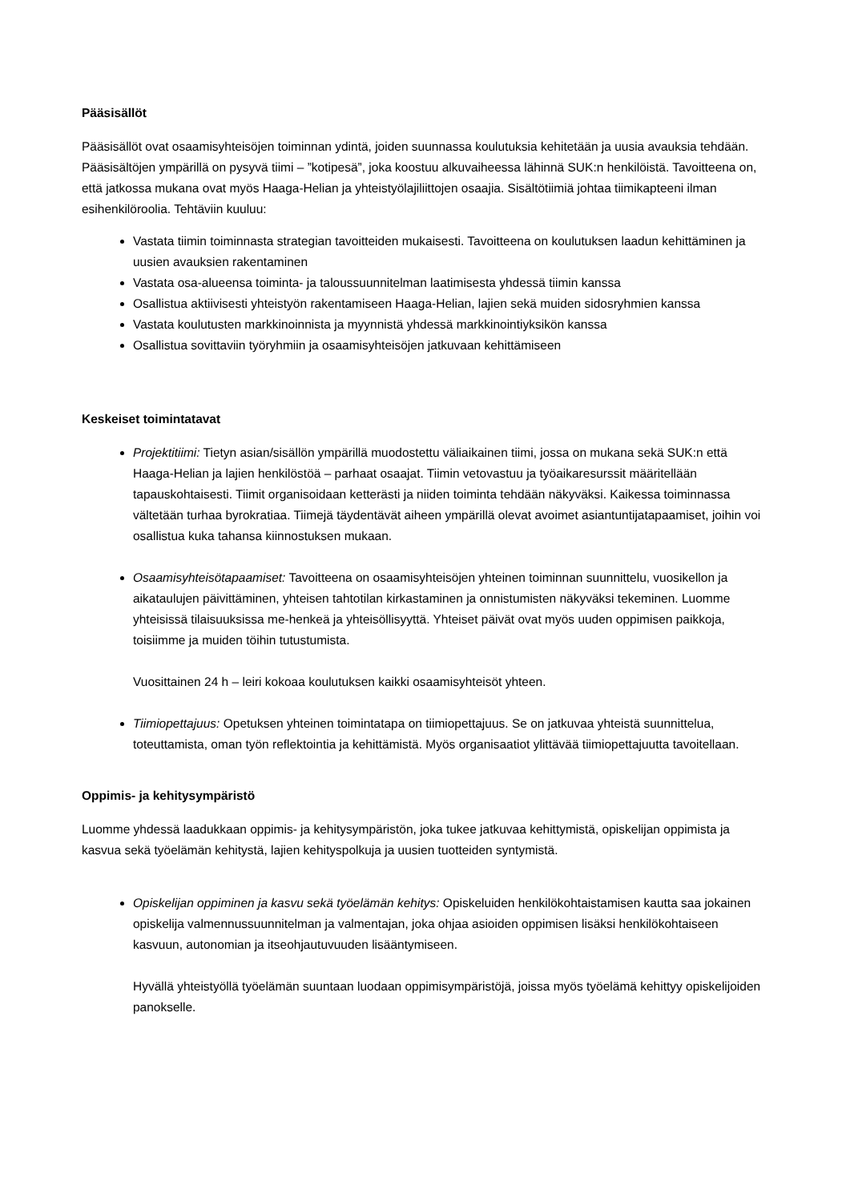Pääsisällöt
Pääsisällöt ovat osaamisyhteisöjen toiminnan ydintä, joiden suunnassa koulutuksia kehitetään ja uusia avauksia tehdään. Pääsisältöjen ympärillä on pysyvä tiimi – ”kotipesä”, joka koostuu alkuvaiheessa lähinnä SUK:n henkilöistä. Tavoitteena on, että jatkossa mukana ovat myös Haaga-Helian ja yhteistyölajiliittojen osaajia. Sisältötiimiä johtaa tiimikapteeni ilman esihenkilöroolia. Tehtäviin kuuluu:
Vastata tiimin toiminnasta strategian tavoitteiden mukaisesti. Tavoitteena on koulutuksen laadun kehittäminen ja uusien avauksien rakentaminen
Vastata osa-alueensa toiminta- ja taloussuunnitelman laatimisesta yhdessä tiimin kanssa
Osallistua aktiivisesti yhteistyön rakentamiseen Haaga-Helian, lajien sekä muiden sidosryhmien kanssa
Vastata koulutusten markkinoinnista ja myynnistä yhdessä markkinointiyksikön kanssa
Osallistua sovittaviin työryhmiin ja osaamisyhteisöjen jatkuvaan kehittämiseen
Keskeiset toimintatavat
Projektitiimi: Tietyn asian/sisällön ympärillä muodostettu väliaikainen tiimi, jossa on mukana sekä SUK:n että Haaga-Helian ja lajien henkilöstöä – parhaat osaajat. Tiimin vetovastuu ja työaikaresurssit määritellään tapauskohtaisesti. Tiimit organisoidaan ketterästi ja niiden toiminta tehdään näkyväksi. Kaikessa toiminnassa vältetään turhaa byrokratiaa. Tiimejä täydentävät aiheen ympärillä olevat avoimet asiantuntijatapaamiset, joihin voi osallistua kuka tahansa kiinnostuksen mukaan.
Osaamisyhteisötapaamiset: Tavoitteena on osaamisyhteisöjen yhteinen toiminnan suunnittelu, vuosikellon ja aikataulujen päivittäminen, yhteisen tahtotilan kirkastaminen ja onnistumisten näkyväksi tekeminen. Luomme yhteisissä tilaisuuksissa me-henkeä ja yhteisöllisyyttä. Yhteiset päivät ovat myös uuden oppimisen paikkoja, toisiimme ja muiden töihin tutustumista.
Vuosittainen 24 h – leiri kokoaa koulutuksen kaikki osaamisyhteisöt yhteen.
Tiimiopettajuus: Opetuksen yhteinen toimintatapa on tiimiopettajuus. Se on jatkuvaa yhteistä suunnittelua, toteuttamista, oman työn reflektointia ja kehittämistä. Myös organisaatiot ylittävää tiimiopettajuutta tavoitellaan.
Oppimis- ja kehitysympäristö
Luomme yhdessä laadukkaan oppimis- ja kehitysympäristön, joka tukee jatkuvaa kehittymistä, opiskelijan oppimista ja kasvua sekä työelämän kehitystä, lajien kehityspolkuja ja uusien tuotteiden syntymistä.
Opiskelijan oppiminen ja kasvu sekä työelämän kehitys: Opiskeluiden henkilökohtaistamisen kautta saa jokainen opiskelija valmennussuunnitelman ja valmentajan, joka ohjaa asioiden oppimisen lisäksi henkilökohtaiseen kasvuun, autonomian ja itseohjautuvuuden lisääntymiseen.
Hyvällä yhteistyöllä työelämän suuntaan luodaan oppimisympäristöjä, joissa myös työelämä kehittyy opiskelijoiden panokselle.